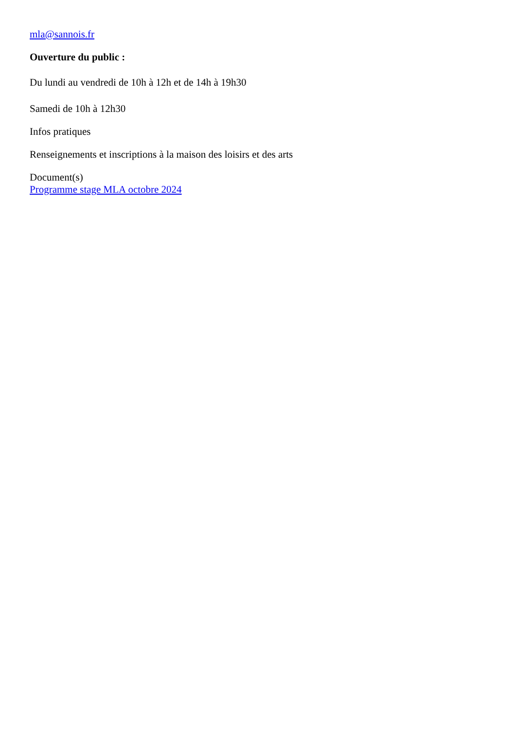mla@sannois.fr
Ouverture du public :
Du lundi au vendredi de 10h à 12h et de 14h à 19h30
Samedi de 10h à 12h30
Infos pratiques
Renseignements et inscriptions à la maison des loisirs et des arts
Document(s)
Programme stage MLA octobre 2024